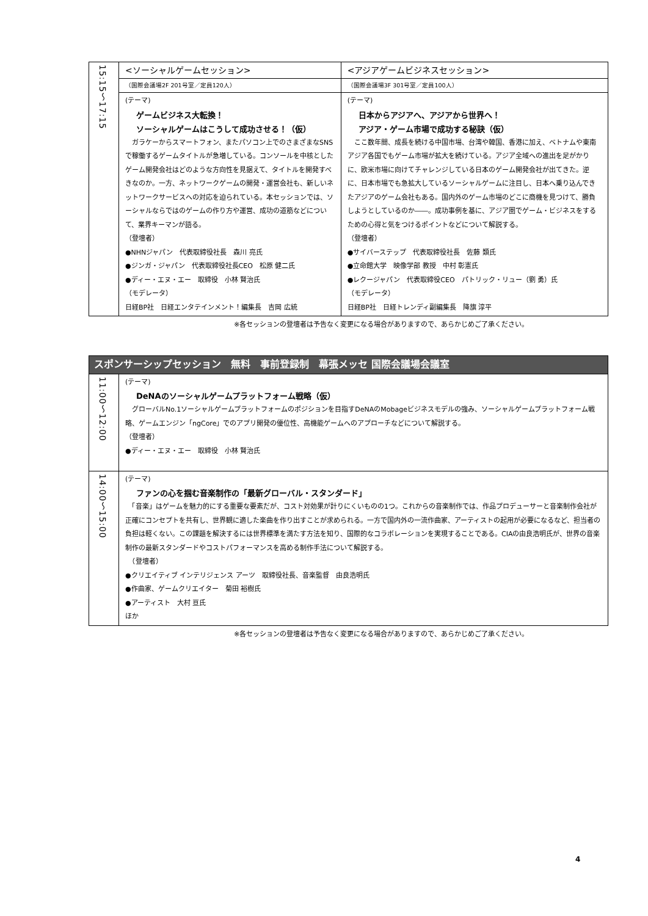| 15:15～17:15 | <ソーシャルゲームセッション> | <アジアゲームビジネスセッション> |
| | （国際会議場2F 201号室／定員120人） | （国際会議場3F 301号室／定員100人） |
| | (テーマ) ゲームビジネス大転換！ ソーシャルゲームはこうして成功させる！（仮） ガラケーからスマートフォン、またパソコン上でのさまざまなSNSで稼働するゲームタイトルが急増している。コンソールを中核としたゲーム開発会社はどのような方向性を見据えて、タイトルを開発すべきなのか。一方、ネットワークゲームの開発・運営会社も、新しいネットワークサービスへの対応を迫られている。本セッションでは、ソーシャルならではのゲームの作り方や運営、成功の道筋などについて、業界キーマンが語る。 （登壇者） ●NHNジャパン 代表取締役社長 森川 亮氏 ●ジンガ・ジャパン 代表取締役社長CEO 松原 健二氏 ●ディー・エヌ・エー 取締役 小林 賢治氏 （モデレータ） 日経BP社 日経エンタテインメント！編集長 吉岡 広統 | (テーマ) 日本からアジアへ、アジアから世界へ！ アジア・ゲーム市場で成功する秘訣（仮） ここ数年間、成長を続ける中国市場、台湾や韓国、香港に加え、ベトナムや東南アジア各国でもゲーム市場が拡大を続けている。アジア全域への進出を足がかりに、欧米市場に向けてチャレンジしている日本のゲーム開発会社が出てきた。逆に、日本市場でも急拡大しているソーシャルゲームに注目し、日本へ乗り込んできたアジアのゲーム会社もある。国内外のゲーム市場のどこに商機を見つけて、勝負しようとしているのか――。成功事例を基に、アジア圏でゲーム・ビジネスをするための心得と気をつけるポイントなどについて解説する。 （登壇者） ●サイバーステップ 代表取締役社長 佐藤 類氏 ●立命館大学 映像学部 教授 中村 彰憲氏 ●レクージャパン 代表取締役CEO パトリック・リュー（劉 勇）氏 （モデレータ） 日経BP社 日経トレンディ副編集長 降旗 淳平 |
※各セッションの登壇者は予告なく変更になる場合がありますので、あらかじめご了承ください。
| スポンサーシップセッション 無料 事前登録制 幕張メッセ 国際会議場会議室 | |
| --- | --- |
| 11:00～12:00 | (テーマ) DeNAのソーシャルゲームプラットフォーム戦略（仮） グローバルNo.1ソーシャルゲームプラットフォームのポジションを目指すDeNAのMobageビジネスモデルの強み、ソーシャルゲームプラットフォーム戦略、ゲームエンジン「ngCore」でのアプリ開発の優位性、高機能ゲームへのアプローチなどについて解説する。 （登壇者） ●ディー・エヌ・エー 取締役 小林 賢治氏 |
| 14:00～15:00 | (テーマ) ファンの心を掴む音楽制作の「最新グローバル・スタンダード」 「音楽」はゲームを魅力的にする重要な要素だが、コスト対効果が計りにくいものの1つ。これからの音楽制作では、作品プロデューサーと音楽制作会社が正確にコンセプトを共有し、世界観に適した楽曲を作り出すことが求められる。一方で国内外の一流作曲家、アーティストの起用が必要になるなど、担当者の負担は軽くない。この課題を解決するには世界標準を満たす方法を知り、国際的なコラボレーションを実現することである。CIAの由良浩明氏が、世界の音楽制作の最新スタンダードやコストパフォーマンスを高める制作手法について解説する。 （登壇者） ●クリエイティブ インテリジェンス アーツ 取締役社長、音楽監督 由良浩明氏 ●作曲家、ゲームクリエイター 菊田 裕樹氏 ●アーティスト 大村 亘氏 ほか |
※各セッションの登壇者は予告なく変更になる場合がありますので、あらかじめご了承ください。
4